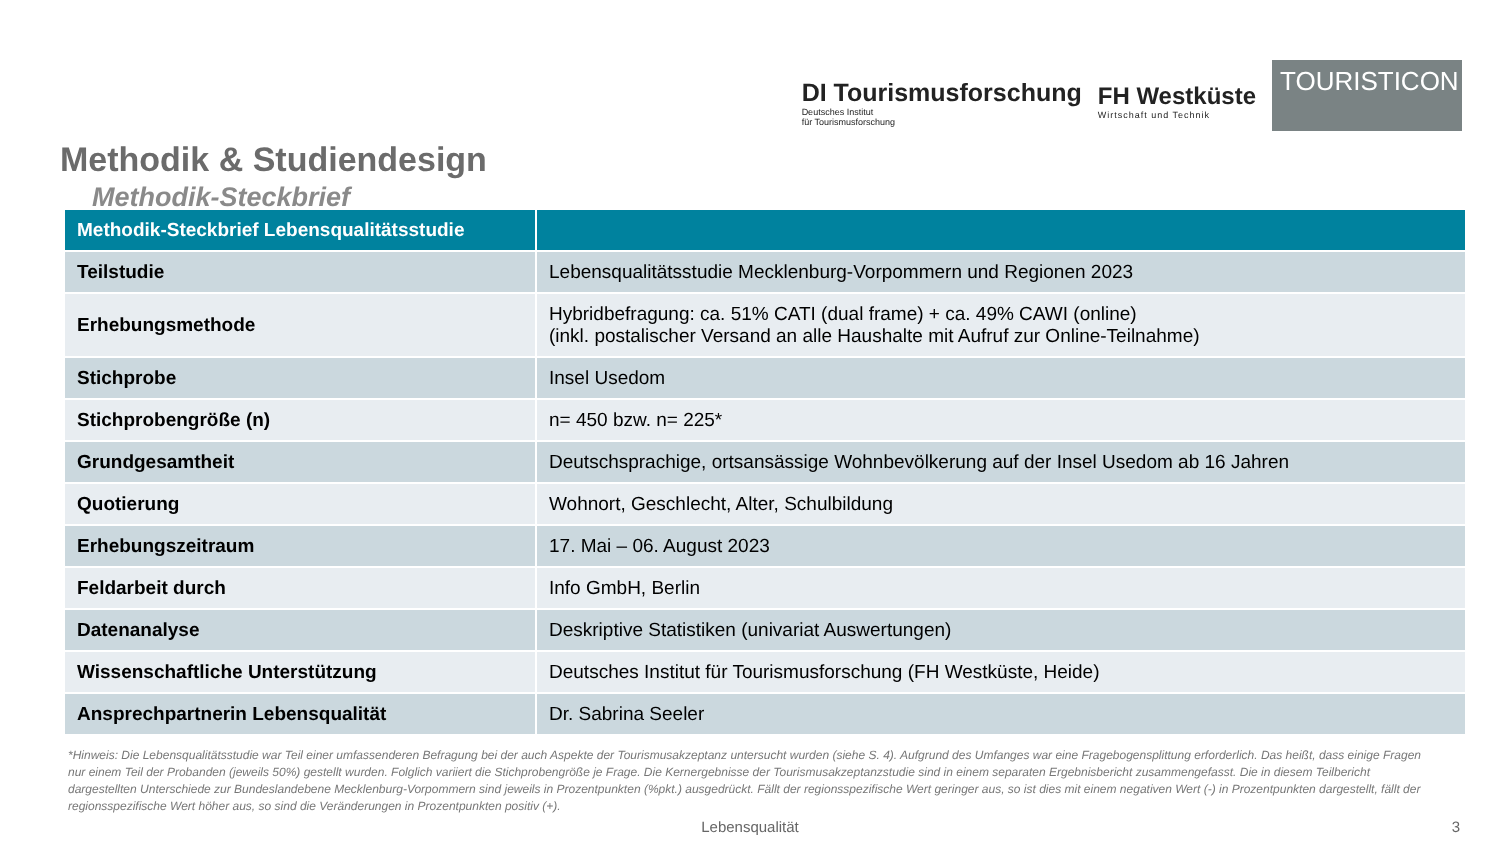DI Tourismusforschung
Deutsches Institut
für Tourismusforschung
FH Westküste
Wirtschaft und Technik
TOURISTICON
Methodik & Studiendesign
Methodik-Steckbrief
| Methodik-Steckbrief Lebensqualitätsstudie | |
| --- | --- |
| Teilstudie | Lebensqualitätsstudie Mecklenburg-Vorpommern und Regionen 2023 |
| Erhebungsmethode | Hybridbefragung: ca. 51% CATI (dual frame) + ca. 49% CAWI (online) (inkl. postalischer Versand an alle Haushalte mit Aufruf zur Online-Teilnahme) |
| Stichprobe | Insel Usedom |
| Stichprobengröße (n) | n= 450 bzw. n= 225* |
| Grundgesamtheit | Deutschsprachige, ortsansässige Wohnbevölkerung auf der Insel Usedom ab 16 Jahren |
| Quotierung | Wohnort, Geschlecht, Alter, Schulbildung |
| Erhebungszeitraum | 17. Mai – 06. August 2023 |
| Feldarbeit durch | Info GmbH, Berlin |
| Datenanalyse | Deskriptive Statistiken (univariat Auswertungen) |
| Wissenschaftliche Unterstützung | Deutsches Institut für Tourismusforschung (FH Westküste, Heide) |
| Ansprechpartnerin Lebensqualität | Dr. Sabrina Seeler |
*Hinweis: Die Lebensqualitätsstudie war Teil einer umfassenderen Befragung bei der auch Aspekte der Tourismusakzeptanz untersucht wurden (siehe S. 4). Aufgrund des Umfanges war eine Fragebogensplittung erforderlich. Das heißt, dass einige Fragen nur einem Teil der Probanden (jeweils 50%) gestellt wurden. Folglich variiert die Stichprobengröße je Frage. Die Kernergebnisse der Tourismusakzeptanzstudie sind in einem separaten Ergebnisbericht zusammengefasst. Die in diesem Teilbericht dargestellten Unterschiede zur Bundeslandebene Mecklenburg-Vorpommern sind jeweils in Prozentpunkten (%pkt.) ausgedrückt. Fällt der regionsspezifische Wert geringer aus, so ist dies mit einem negativen Wert (-) in Prozentpunkten dargestellt, fällt der regionsspezifische Wert höher aus, so sind die Veränderungen in Prozentpunkten positiv (+).
Lebensqualität 3